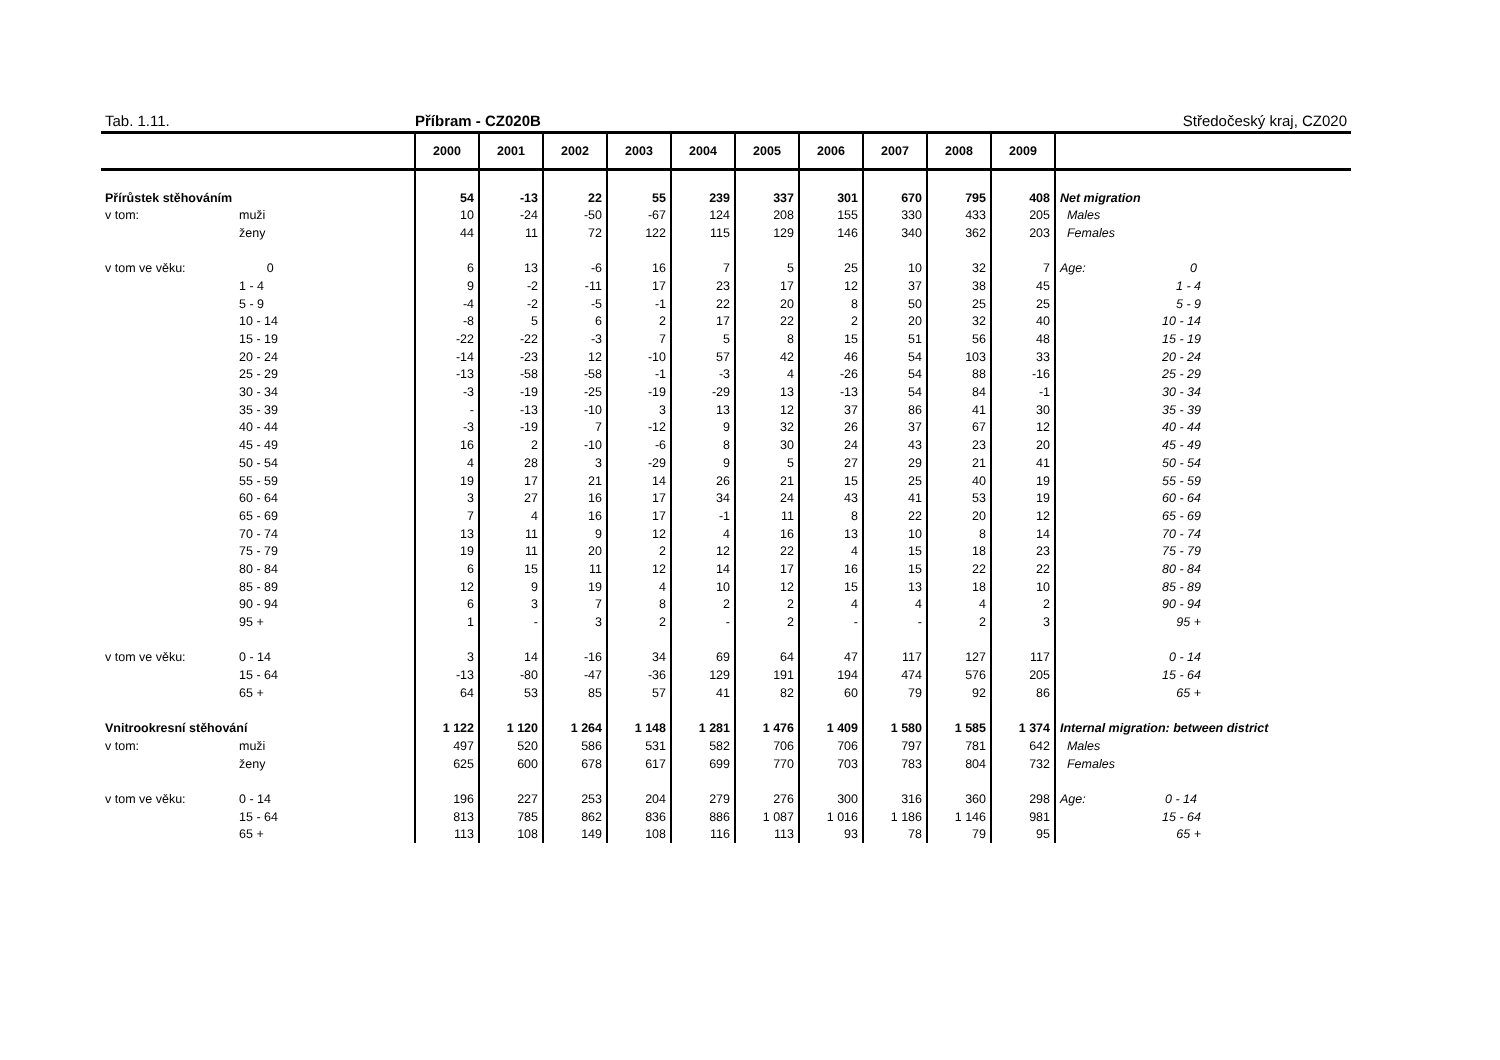Tab. 1.11. Příbram - CZ020B Středočeský kraj, CZ020
| | | 2000 | 2001 | 2002 | 2003 | 2004 | 2005 | 2006 | 2007 | 2008 | 2009 | |
| --- | --- | --- | --- | --- | --- | --- | --- | --- | --- | --- | --- | --- |
| Přírůstek stěhováním | | 54 | -13 | 22 | 55 | 239 | 337 | 301 | 670 | 795 | 408 | Net migration |
| v tom: | muži | 10 | -24 | -50 | -67 | 124 | 208 | 155 | 330 | 433 | 205 | Males |
| | ženy | 44 | 11 | 72 | 122 | 115 | 129 | 146 | 340 | 362 | 203 | Females |
| v tom ve věku: | 0 | 6 | 13 | -6 | 16 | 7 | 5 | 25 | 10 | 32 | 7 | Age: 0 |
| | 1 - 4 | 9 | -2 | -11 | 17 | 23 | 17 | 12 | 37 | 38 | 45 | 1 - 4 |
| | 5 - 9 | -4 | -2 | -5 | -1 | 22 | 20 | 8 | 50 | 25 | 25 | 5 - 9 |
| | 10 - 14 | -8 | 5 | 6 | 2 | 17 | 22 | 2 | 20 | 32 | 40 | 10 - 14 |
| | 15 - 19 | -22 | -22 | -3 | 7 | 5 | 8 | 15 | 51 | 56 | 48 | 15 - 19 |
| | 20 - 24 | -14 | -23 | 12 | -10 | 57 | 42 | 46 | 54 | 103 | 33 | 20 - 24 |
| | 25 - 29 | -13 | -58 | -58 | -1 | -3 | 4 | -26 | 54 | 88 | -16 | 25 - 29 |
| | 30 - 34 | -3 | -19 | -25 | -19 | -29 | 13 | -13 | 54 | 84 | -1 | 30 - 34 |
| | 35 - 39 | - | -13 | -10 | 3 | 13 | 12 | 37 | 86 | 41 | 30 | 35 - 39 |
| | 40 - 44 | -3 | -19 | 7 | -12 | 9 | 32 | 26 | 37 | 67 | 12 | 40 - 44 |
| | 45 - 49 | 16 | 2 | -10 | -6 | 8 | 30 | 24 | 43 | 23 | 20 | 45 - 49 |
| | 50 - 54 | 4 | 28 | 3 | -29 | 9 | 5 | 27 | 29 | 21 | 41 | 50 - 54 |
| | 55 - 59 | 19 | 17 | 21 | 14 | 26 | 21 | 15 | 25 | 40 | 19 | 55 - 59 |
| | 60 - 64 | 3 | 27 | 16 | 17 | 34 | 24 | 43 | 41 | 53 | 19 | 60 - 64 |
| | 65 - 69 | 7 | 4 | 16 | 17 | -1 | 11 | 8 | 22 | 20 | 12 | 65 - 69 |
| | 70 - 74 | 13 | 11 | 9 | 12 | 4 | 16 | 13 | 10 | 8 | 14 | 70 - 74 |
| | 75 - 79 | 19 | 11 | 20 | 2 | 12 | 22 | 4 | 15 | 18 | 23 | 75 - 79 |
| | 80 - 84 | 6 | 15 | 11 | 12 | 14 | 17 | 16 | 15 | 22 | 22 | 80 - 84 |
| | 85 - 89 | 12 | 9 | 19 | 4 | 10 | 12 | 15 | 13 | 18 | 10 | 85 - 89 |
| | 90 - 94 | 6 | 3 | 7 | 8 | 2 | 2 | 4 | 4 | 4 | 2 | 90 - 94 |
| | 95 + | 1 | - | 3 | 2 | - | 2 | - | - | 2 | 3 | 95 + |
| v tom ve věku: | 0 - 14 | 3 | 14 | -16 | 34 | 69 | 64 | 47 | 117 | 127 | 117 | 0 - 14 |
| | 15 - 64 | -13 | -80 | -47 | -36 | 129 | 191 | 194 | 474 | 576 | 205 | 15 - 64 |
| | 65 + | 64 | 53 | 85 | 57 | 41 | 82 | 60 | 79 | 92 | 86 | 65 + |
| Vnitrookresní stěhování | | 1 122 | 1 120 | 1 264 | 1 148 | 1 281 | 1 476 | 1 409 | 1 580 | 1 585 | 1 374 | Internal migration: between district |
| v tom: | muži | 497 | 520 | 586 | 531 | 582 | 706 | 706 | 797 | 781 | 642 | Males |
| | ženy | 625 | 600 | 678 | 617 | 699 | 770 | 703 | 783 | 804 | 732 | Females |
| v tom ve věku: | 0 - 14 | 196 | 227 | 253 | 204 | 279 | 276 | 300 | 316 | 360 | 298 | Age: 0 - 14 |
| | 15 - 64 | 813 | 785 | 862 | 836 | 886 | 1 087 | 1 016 | 1 186 | 1 146 | 981 | 15 - 64 |
| | 65 + | 113 | 108 | 149 | 108 | 116 | 113 | 93 | 78 | 79 | 95 | 65 + |